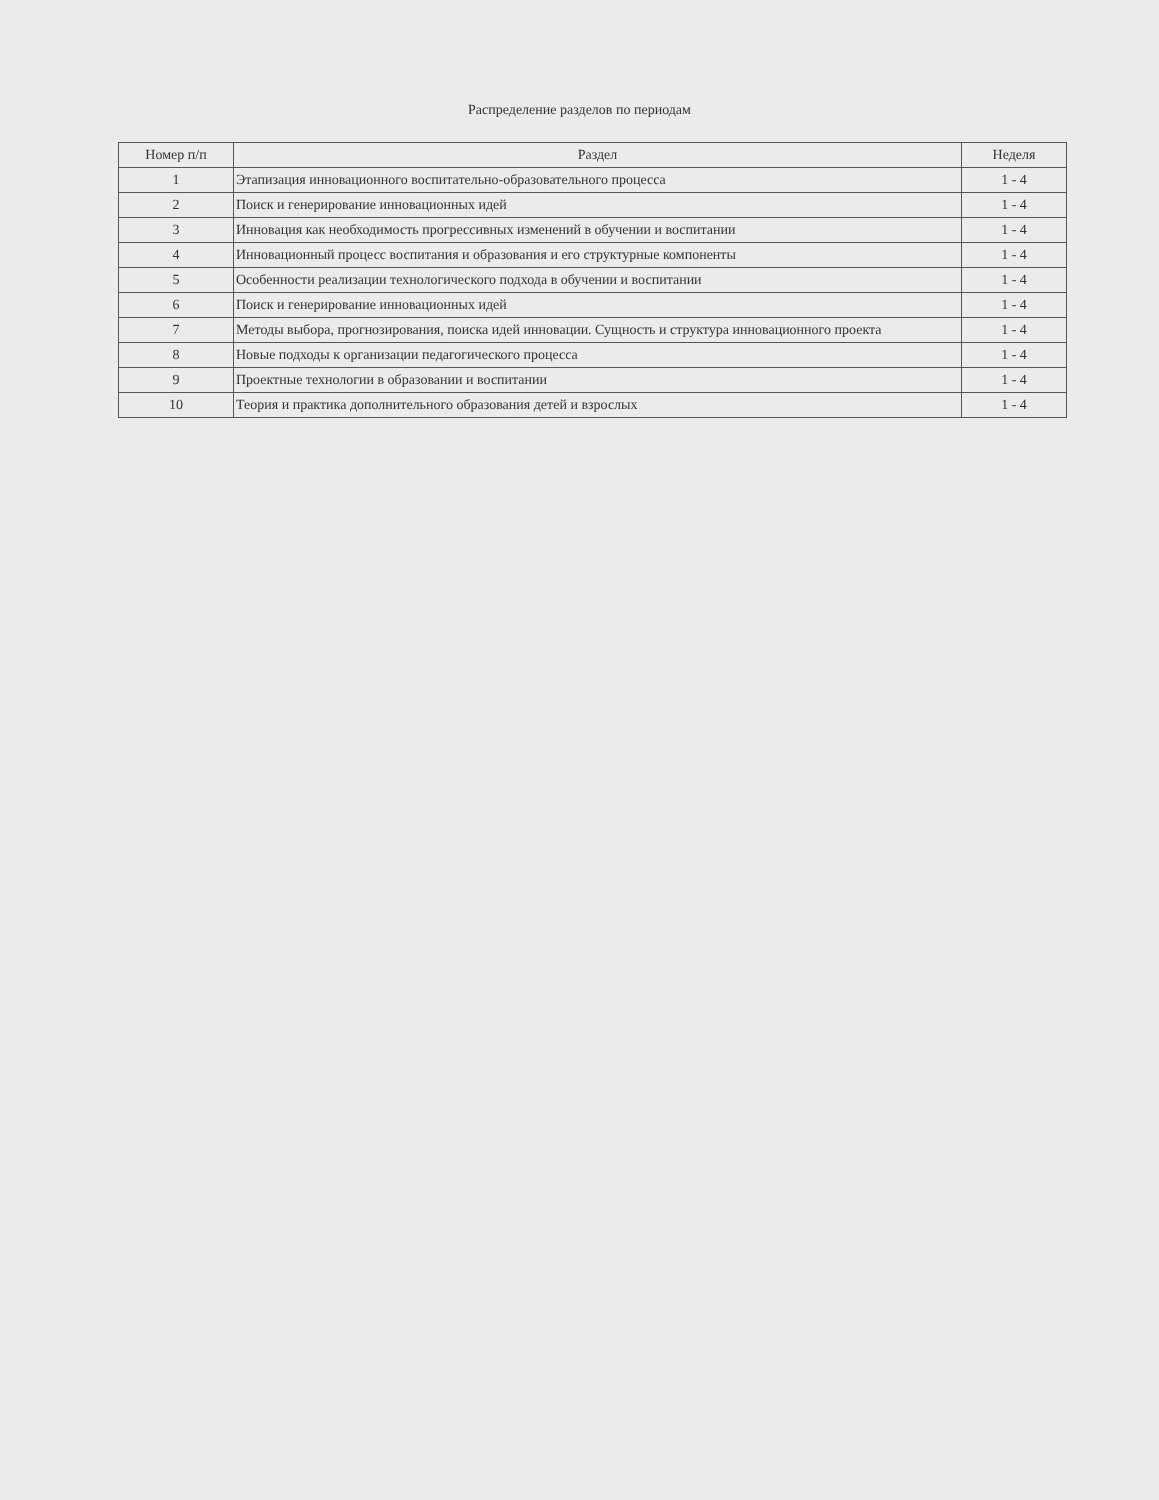Распределение разделов по периодам
| Номер п/п | Раздел | Неделя |
| --- | --- | --- |
| 1 | Этапизация инновационного воспитательно-образовательного процесса | 1 - 4 |
| 2 | Поиск и генерирование инновационных идей | 1 - 4 |
| 3 | Инновация как необходимость прогрессивных изменений в обучении и воспитании | 1 - 4 |
| 4 | Инновационный процесс воспитания и образования и его структурные компоненты | 1 - 4 |
| 5 | Особенности реализации технологического подхода в обучении и воспитании | 1 - 4 |
| 6 | Поиск и генерирование инновационных идей | 1 - 4 |
| 7 | Методы выбора, прогнозирования, поиска идей инновации. Сущность и структура инновационного проекта | 1 - 4 |
| 8 | Новые подходы к организации педагогического процесса | 1 - 4 |
| 9 | Проектные технологии в образовании и воспитании | 1 - 4 |
| 10 | Теория и практика дополнительного образования детей и взрослых | 1 - 4 |